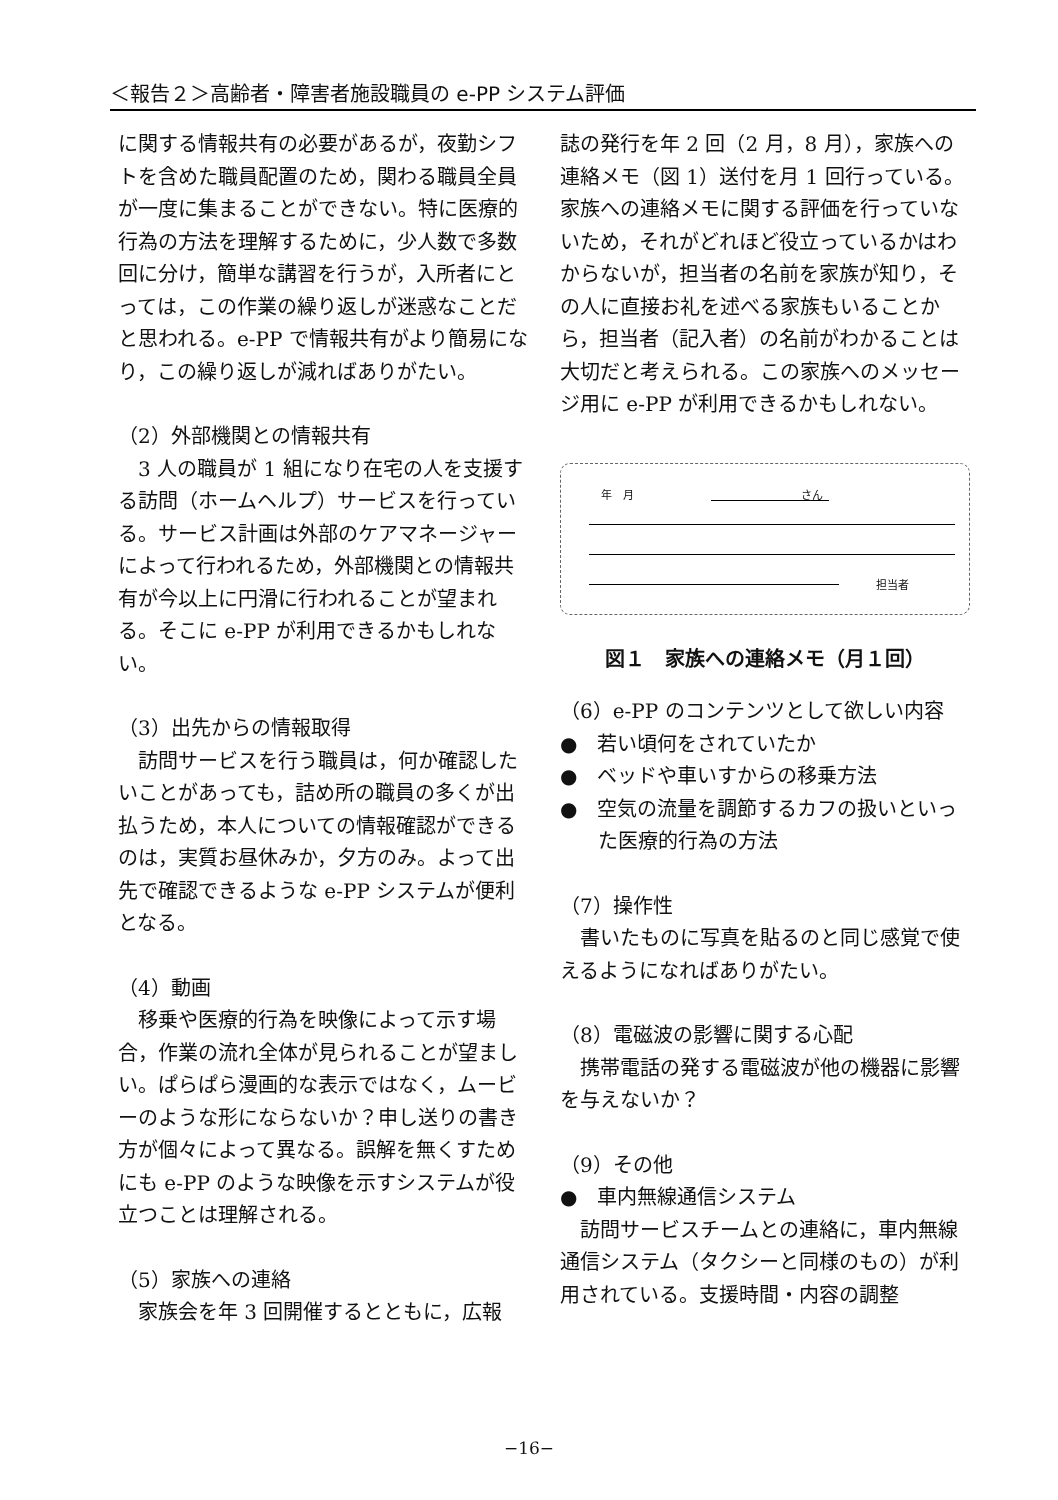＜報告２＞高齢者・障害者施設職員の e-PP システム評価
に関する情報共有の必要があるが，夜勤シフトを含めた職員配置のため，関わる職員全員が一度に集まることができない。特に医療的行為の方法を理解するために，少人数で多数回に分け，簡単な講習を行うが，入所者にとっては，この作業の繰り返しが迷惑なことだと思われる。e-PP で情報共有がより簡易になり，この繰り返しが減ればありがたい。
（2）外部機関との情報共有
3 人の職員が 1 組になり在宅の人を支援する訪問（ホームヘルプ）サービスを行っている。サービス計画は外部のケアマネージャーによって行われるため，外部機関との情報共有が今以上に円滑に行われることが望まれる。そこに e-PP が利用できるかもしれない。
（3）出先からの情報取得
訪問サービスを行う職員は，何か確認したいことがあっても，詰め所の職員の多くが出払うため，本人についての情報確認ができるのは，実質お昼休みか，夕方のみ。よって出先で確認できるような e-PP システムが便利となる。
（4）動画
移乗や医療的行為を映像によって示す場合，作業の流れ全体が見られることが望ましい。ぱらぱら漫画的な表示ではなく，ムービーのような形にならないか？申し送りの書き方が個々によって異なる。誤解を無くすためにも e-PP のような映像を示すシステムが役立つことは理解される。
（5）家族への連絡
家族会を年 3 回開催するとともに，広報
誌の発行を年 2 回（2 月，8 月），家族への連絡メモ（図 1）送付を月 1 回行っている。家族への連絡メモに関する評価を行っていないため，それがどれほど役立っているかはわからないが，担当者の名前を家族が知り，その人に直接お礼を述べる家族もいることから，担当者（記入者）の名前がわかることは大切だと考えられる。この家族へのメッセージ用に e-PP が利用できるかもしれない。
年　月 さん
担当者
図１　家族への連絡メモ（月１回）
（6）e-PP のコンテンツとして欲しい内容
●　若い頃何をされていたか
●　ベッドや車いすからの移乗方法
●　空気の流量を調節するカフの扱いといった医療的行為の方法
（7）操作性
書いたものに写真を貼るのと同じ感覚で使えるようになればありがたい。
（8）電磁波の影響に関する心配
携帯電話の発する電磁波が他の機器に影響を与えないか？
（9）その他
●　車内無線通信システム
訪問サービスチームとの連絡に，車内無線通信システム（タクシーと同様のもの）が利用されている。支援時間・内容の調整
−16−